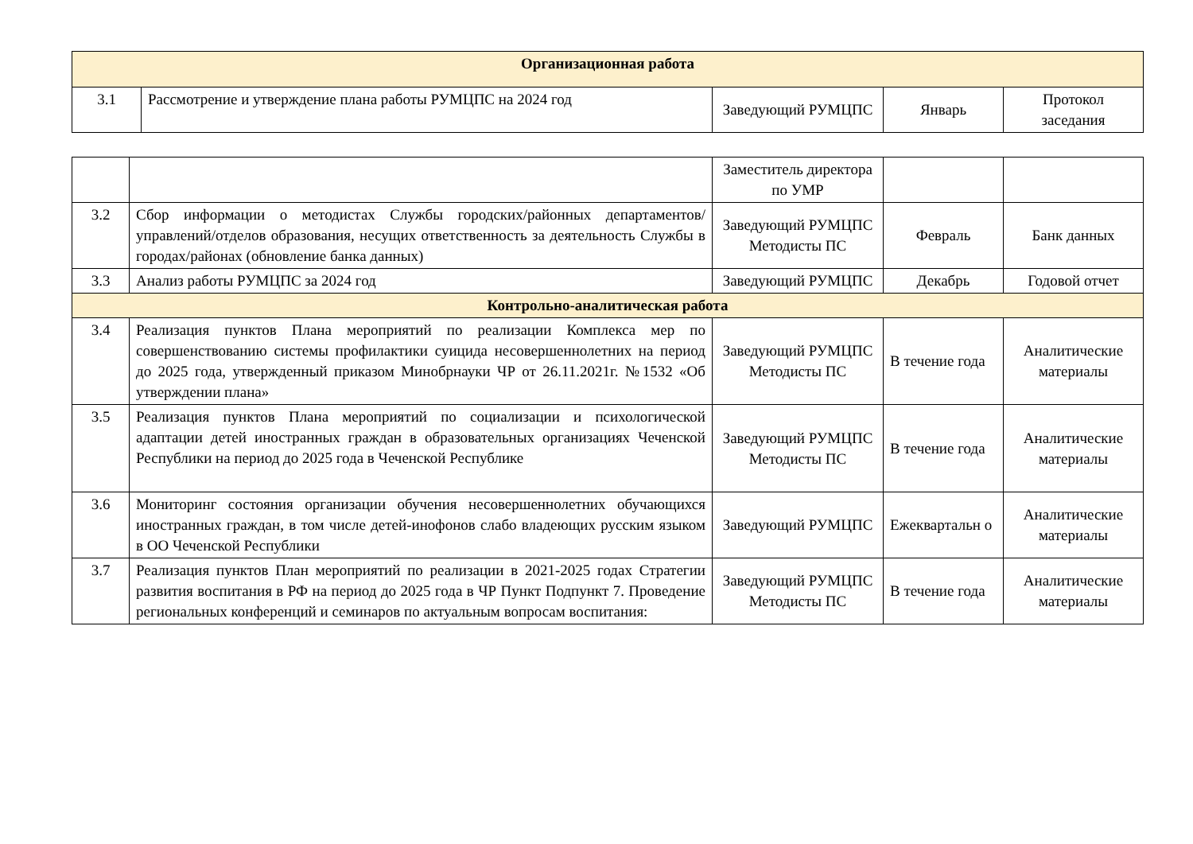| Организационная работа | | | | |
| 3.1 | Рассмотрение и утверждение плана работы РУМЦПС на 2024 год | Заведующий РУМЦПС | Январь | Протокол заседания |
| | | Заместитель директора по УМР | | |
| 3.2 | Сбор информации о методистах Службы городских/районных департаментов/управлений/отделов образования, несущих ответственность за деятельность Службы в городах/районах (обновление банка данных) | Заведующий РУМЦПС Методисты ПС | Февраль | Банк данных |
| 3.3 | Анализ работы РУМЦПС за 2024 год | Заведующий РУМЦПС | Декабрь | Годовой отчет |
| Контрольно-аналитическая работа | | | | |
| 3.4 | Реализация пунктов Плана мероприятий по реализации Комплекса мер по совершенствованию системы профилактики суицида несовершеннолетних на период до 2025 года, утвержденный приказом Минобрнауки ЧР от 26.11.2021г. №1532 «Об утверждении плана» | Заведующий РУМЦПС Методисты ПС | В течение года | Аналитические материалы |
| 3.5 | Реализация пунктов Плана мероприятий по социализации и психологической адаптации детей иностранных граждан в образовательных организациях Чеченской Республики на период до 2025 года в Чеченской Республике | Заведующий РУМЦПС Методисты ПС | В течение года | Аналитические материалы |
| 3.6 | Мониторинг состояния организации обучения несовершеннолетних обучающихся иностранных граждан, в том числе детей-инофонов слабо владеющих русским языком в ОО Чеченской Республики | Заведующий РУМЦПС | Ежеквартальн о | Аналитические материалы |
| 3.7 | Реализация пунктов План мероприятий по реализации в 2021-2025 годах Стратегии развития воспитания в РФ на период до 2025 года в ЧР Пункт Подпункт 7. Проведение региональных конференций и семинаров по актуальным вопросам воспитания: | Заведующий РУМЦПС Методисты ПС | В течение года | Аналитические материалы |